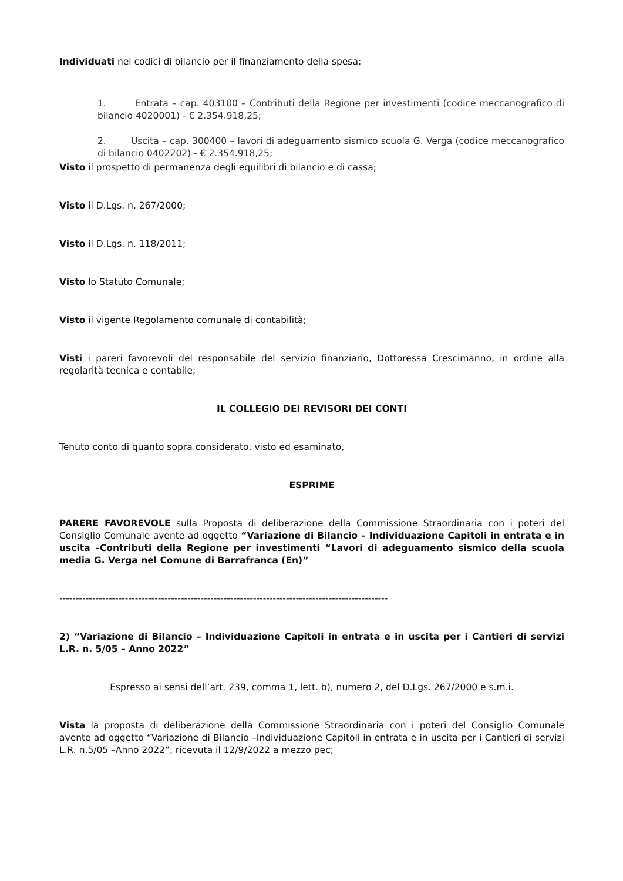Individuati nei codici di bilancio per il finanziamento della spesa:
1. Entrata – cap. 403100 – Contributi della Regione per investimenti (codice meccanografico di bilancio 4020001) - € 2.354.918,25;
2. Uscita – cap. 300400 – lavori di adeguamento sismico scuola G. Verga (codice meccanografico di bilancio 0402202) - € 2.354.918,25;
Visto il prospetto di permanenza degli equilibri di bilancio e di cassa;
Visto il D.Lgs. n. 267/2000;
Visto il D.Lgs. n. 118/2011;
Visto lo Statuto Comunale;
Visto il vigente Regolamento comunale di contabilità;
Visti i pareri favorevoli del responsabile del servizio finanziario, Dottoressa Crescimanno, in ordine alla regolarità tecnica e contabile;
IL COLLEGIO DEI REVISORI DEI CONTI
Tenuto conto di quanto sopra considerato, visto ed esaminato,
ESPRIME
PARERE FAVOREVOLE sulla Proposta di deliberazione della Commissione Straordinaria con i poteri del Consiglio Comunale avente ad oggetto “Variazione di Bilancio – Individuazione Capitoli in entrata e in uscita –Contributi della Regione per investimenti “Lavori di adeguamento sismico della scuola media G. Verga nel Comune di Barrafranca (En)”
----------------------------------------------------------------------------------------------------
2) “Variazione di Bilancio – Individuazione Capitoli in entrata e in uscita per i Cantieri di servizi L.R. n. 5/05 – Anno 2022”
Espresso ai sensi dell’art. 239, comma 1, lett. b), numero 2, del D.Lgs. 267/2000 e s.m.i.
Vista la proposta di deliberazione della Commissione Straordinaria con i poteri del Consiglio Comunale avente ad oggetto “Variazione di Bilancio –Individuazione Capitoli in entrata e in uscita per i Cantieri di servizi L.R. n.5/05 –Anno 2022”, ricevuta il 12/9/2022 a mezzo pec;